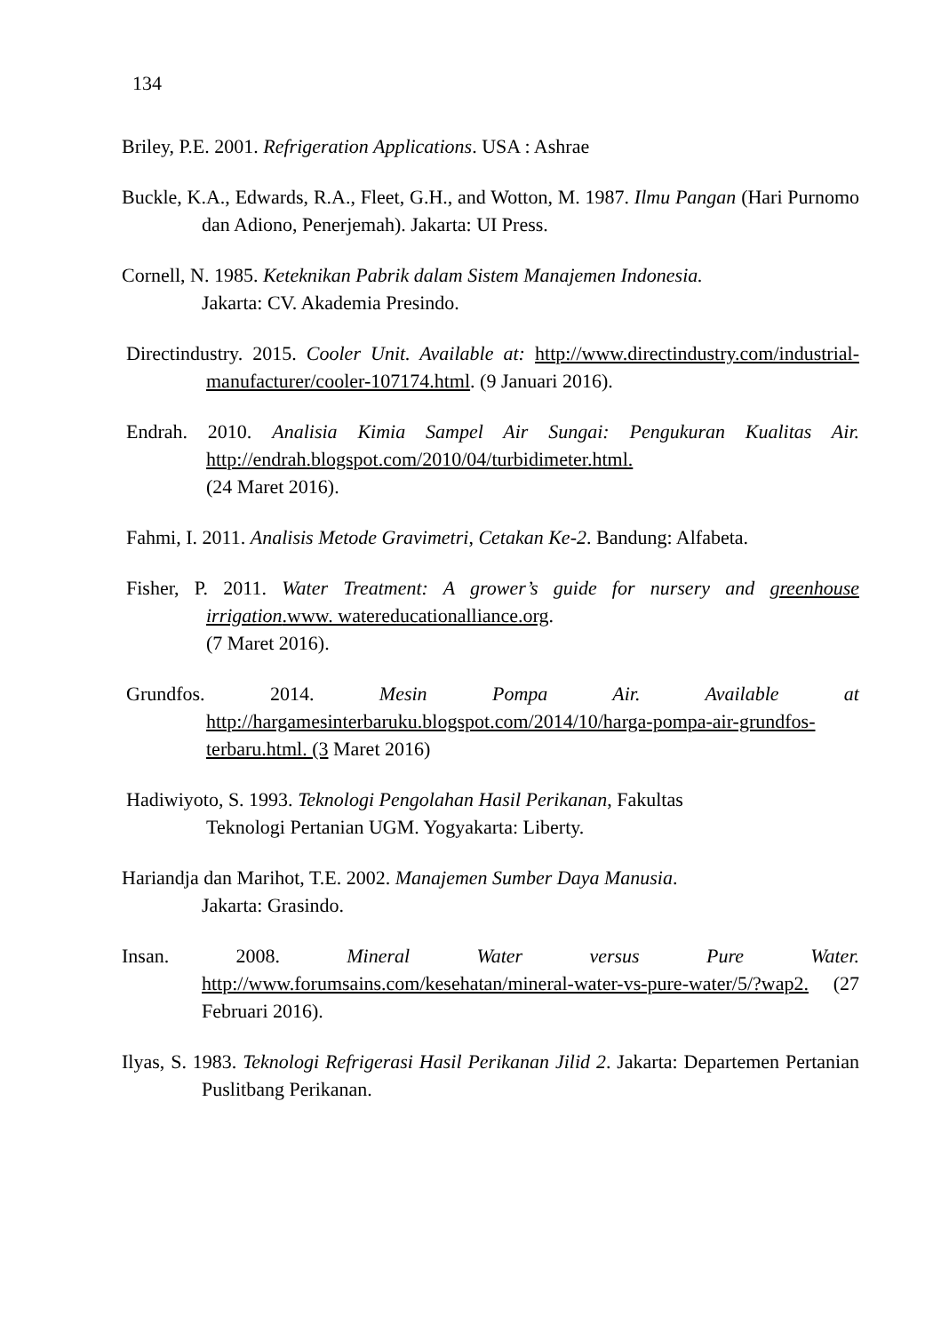134
Briley, P.E. 2001. Refrigeration Applications. USA : Ashrae
Buckle, K.A., Edwards, R.A., Fleet, G.H., and Wotton, M. 1987. Ilmu Pangan (Hari Purnomo dan Adiono, Penerjemah). Jakarta: UI Press.
Cornell, N. 1985. Keteknikan Pabrik dalam Sistem Manajemen Indonesia.
Jakarta: CV. Akademia Presindo.
Directindustry. 2015. Cooler Unit. Available at: http://www.directindustry.com/industrial-manufacturer/cooler-107174.html. (9 Januari 2016).
Endrah. 2010. Analisia Kimia Sampel Air Sungai: Pengukuran Kualitas Air. http://endrah.blogspot.com/2010/04/turbidimeter.html.
(24 Maret 2016).
Fahmi, I. 2011. Analisis Metode Gravimetri, Cetakan Ke-2. Bandung: Alfabeta.
Fisher, P. 2011. Water Treatment: A grower’s guide for nursery and greenhouse irrigation.www. watereducationalliance.org.
(7 Maret 2016).
Grundfos. 2014. Mesin Pompa Air. Available at http://hargamesinterbaruku.blogspot.com/2014/10/harga-pompa-air-grundfos-terbaru.html. (3 Maret 2016)
Hadiwiyoto, S. 1993. Teknologi Pengolahan Hasil Perikanan, Fakultas
Teknologi Pertanian UGM. Yogyakarta: Liberty.
Hariandja dan Marihot, T.E. 2002. Manajemen Sumber Daya Manusia.
Jakarta: Grasindo.
Insan. 2008. Mineral Water versus Pure Water. http://www.forumsains.com/kesehatan/mineral-water-vs-pure-water/5/?wap2. (27 Februari 2016).
Ilyas, S. 1983. Teknologi Refrigerasi Hasil Perikanan Jilid 2. Jakarta: Departemen Pertanian Puslitbang Perikanan.